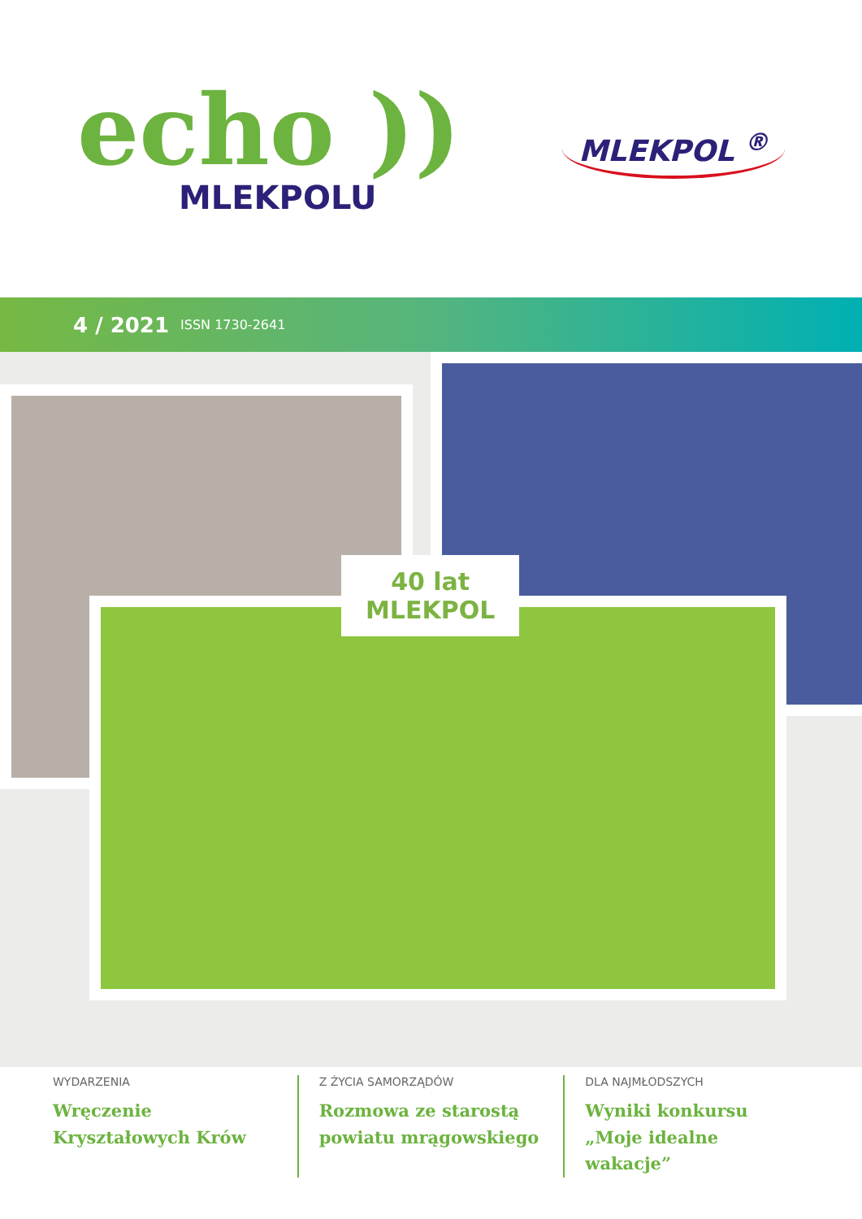echo ))
MLEKPOLU
MLEKPOL <sup>®</sup>
4 / 2021 ISSN 1730-2641
40 lat
MLEKPOL
WYDARZENIA
Wręczenie
Kryształowych Krów
Z ŻYCIA SAMORZĄDÓW
Rozmowa ze starostą
powiatu mrągowskiego
DLA NAJMŁODSZYCH
Wyniki konkursu
„Moje idealne wakacje”